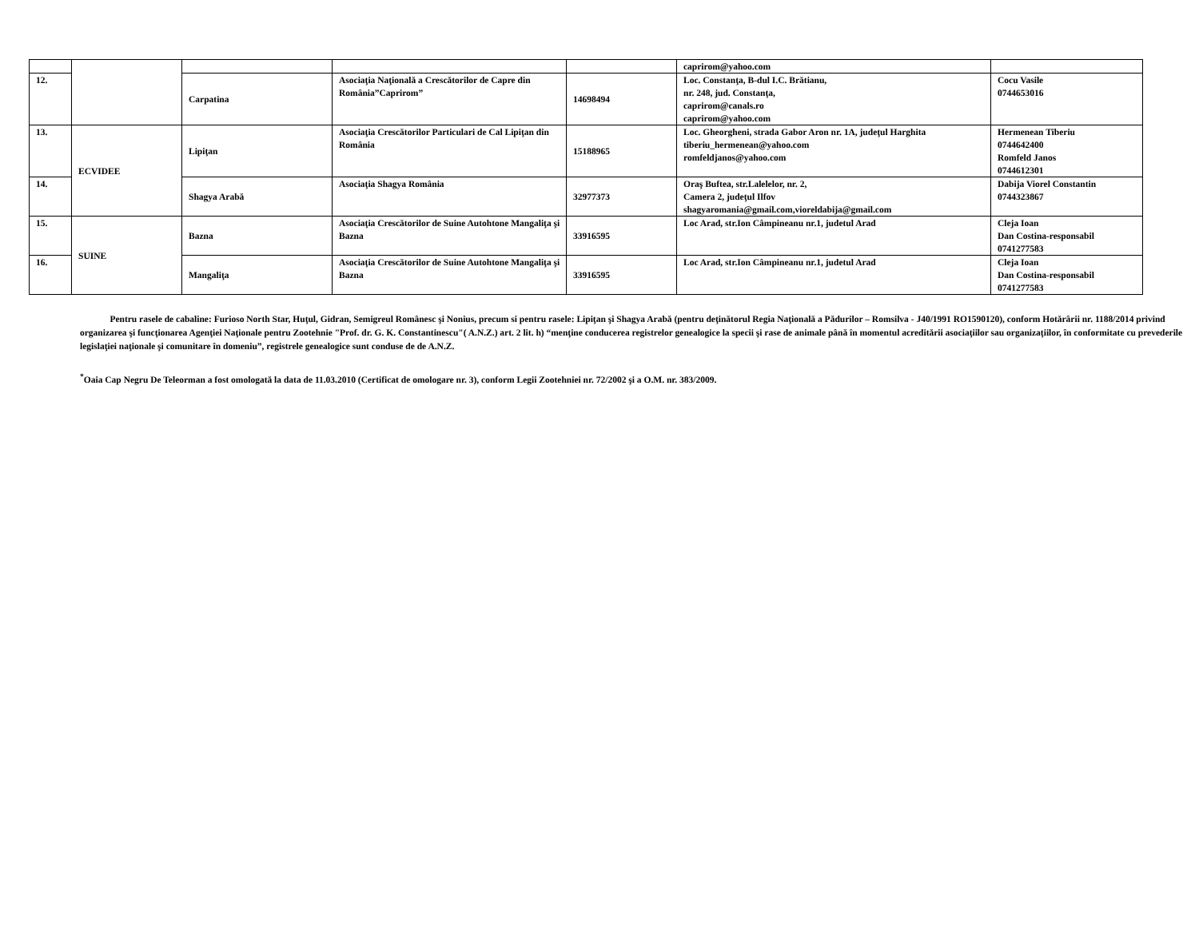| | | | | | caprirom@yahoo.com | |
| 12. | | Carpatina | Asociaţia Naţională a Crescătorilor de Capre din România”Caprirom” | 14698494 | Loc. Constanţa, B-dul I.C. Brătianu, nr. 248, jud. Constanţa, caprirom@canals.ro caprirom@yahoo.com | Cocu Vasile 0744653016 |
| 13. | ECVIDEE | Lipiţan | Asociaţia Crescătorilor Particulari de Cal Lipiţan din România | 15188965 | Loc. Gheorgheni, strada Gabor Aron nr. 1A, judeţul Harghita tiberiu_hermenean@yahoo.com romfeldjanos@yahoo.com | Hermenean Tiberiu 0744642400 Romfeld Janos 0744612301 |
| 14. | | Shagya Arabă | Asociaţia Shagya România | 32977373 | Oraş Buftea, str.Lalelelor, nr. 2, Camera 2, judeţul Ilfov shagyaromania@gmail.com,vioreldabija@gmail.com | Dabija Viorel Constantin 0744323867 |
| 15. | SUINE | Bazna | Asociaţia Crescătorilor de Suine Autohtone Mangaliţa şi Bazna | 33916595 | Loc Arad, str.Ion Câmpineanu nr.1, judetul Arad | Cleja Ioan Dan Costina-responsabil 0741277583 |
| 16. | | Mangaliţa | Asociaţia Crescătorilor de Suine Autohtone Mangaliţa şi Bazna | 33916595 | Loc Arad, str.Ion Câmpineanu nr.1, judetul Arad | Cleja Ioan Dan Costina-responsabil 0741277583 |
Pentru rasele de cabaline: Furioso North Star, Huţul, Gidran, Semigreul Românesc şi Nonius, precum si pentru rasele: Lipiţan şi Shagya Arabă (pentru deţinătorul Regia Naţională a Pădurilor – Romsilva - J40/1991 RO1590120), conform Hotărârii nr. 1188/2014 privind organizarea şi funcţionarea Agenţiei Naţionale pentru Zootehnie "Prof. dr. G. K. Constantinescu"( A.N.Z.) art. 2 lit. h) “menţine conducerea registrelor genealogice la specii şi rase de animale până în momentul acreditării asociaţiilor sau organizaţiilor, în conformitate cu prevederile legislaţiei naţionale şi comunitare în domeniu”, registrele genealogice sunt conduse de de A.N.Z.
<sup>*</sup> Oaia Cap Negru De Teleorman a fost omologată la data de 11.03.2010 (Certificat de omologare nr. 3), conform Legii Zootehniei nr. 72/2002 şi a O.M. nr. 383/2009.